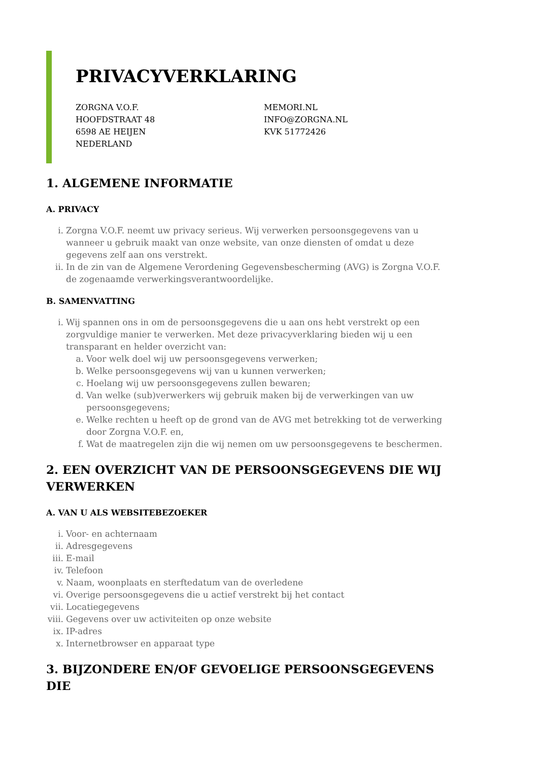PRIVACYVERKLARING
ZORGNA V.O.F.
HOOFDSTRAAT 48
6598 AE HEIJEN
NEDERLAND
MEMORI.NL
INFO@ZORGNA.NL
KVK 51772426
1. ALGEMENE INFORMATIE
A. PRIVACY
i. Zorgna V.O.F. neemt uw privacy serieus. Wij verwerken persoonsgegevens van u wanneer u gebruik maakt van onze website, van onze diensten of omdat u deze gegevens zelf aan ons verstrekt.
ii. In de zin van de Algemene Verordening Gegevensbescherming (AVG) is Zorgna V.O.F. de zogenaamde verwerkingsverantwoordelijke.
B. SAMENVATTING
i. Wij spannen ons in om de persoonsgegevens die u aan ons hebt verstrekt op een zorgvuldige manier te verwerken. Met deze privacyverklaring bieden wij u een transparant en helder overzicht van:
a. Voor welk doel wij uw persoonsgegevens verwerken;
b. Welke persoonsgegevens wij van u kunnen verwerken;
c. Hoelang wij uw persoonsgegevens zullen bewaren;
d. Van welke (sub)verwerkers wij gebruik maken bij de verwerkingen van uw persoonsgegevens;
e. Welke rechten u heeft op de grond van de AVG met betrekking tot de verwerking door Zorgna V.O.F. en,
f. Wat de maatregelen zijn die wij nemen om uw persoonsgegevens te beschermen.
2. EEN OVERZICHT VAN DE PERSOONSGEGEVENS DIE WIJ VERWERKEN
A. VAN U ALS WEBSITEBEZOEKER
i. Voor- en achternaam
ii. Adresgegevens
iii. E-mail
iv. Telefoon
v. Naam, woonplaats en sterftedatum van de overledene
vi. Overige persoonsgegevens die u actief verstrekt bij het contact
vii. Locatiegegevens
viii. Gegevens over uw activiteiten op onze website
ix. IP-adres
x. Internetbrowser en apparaat type
3. BIJZONDERE EN/OF GEVOELIGE PERSOONSGEGEVENS DIE